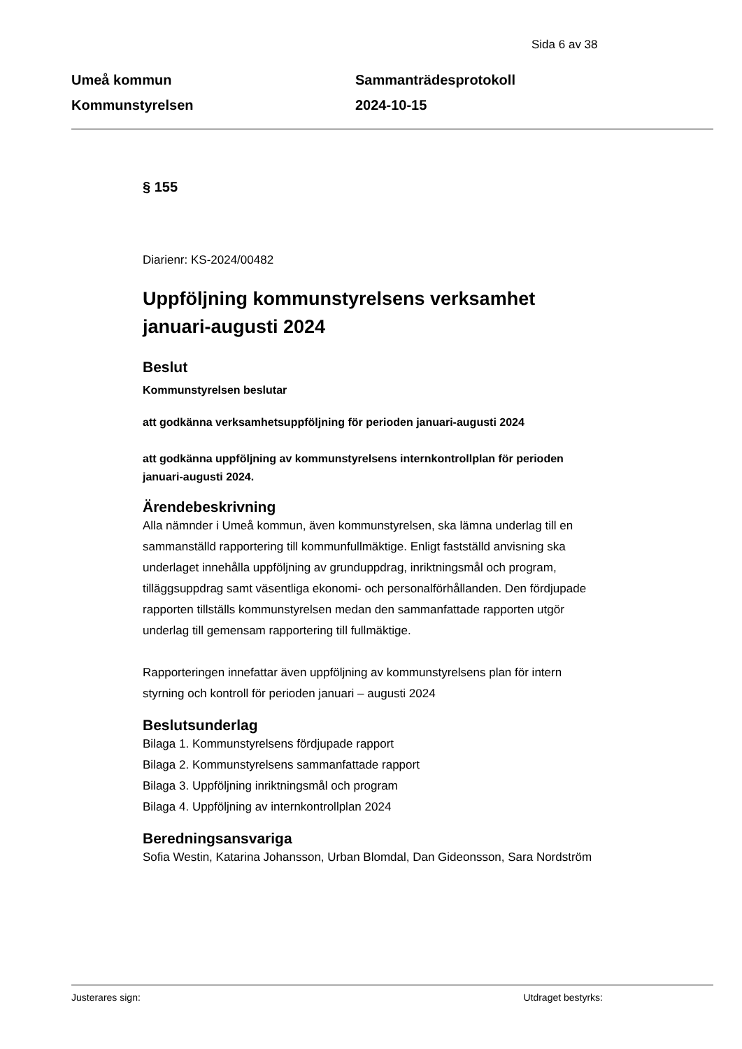Sida 6 av 38
Umeå kommun
Kommunstyrelsen
Sammanträdesprotokoll
2024-10-15
§ 155
Diarienr: KS-2024/00482
Uppföljning kommunstyrelsens verksamhet januari-augusti 2024
Beslut
Kommunstyrelsen beslutar
att godkänna verksamhetsuppföljning för perioden januari-augusti 2024
att godkänna uppföljning av kommunstyrelsens internkontrollplan för perioden januari-augusti 2024.
Ärendebeskrivning
Alla nämnder i Umeå kommun, även kommunstyrelsen, ska lämna underlag till en sammanställd rapportering till kommunfullmäktige. Enligt fastställd anvisning ska underlaget innehålla uppföljning av grunduppdrag, inriktningsmål och program, tilläggsuppdrag samt väsentliga ekonomi- och personalförhållanden. Den fördjupade rapporten tillställs kommunstyrelsen medan den sammanfattade rapporten utgör underlag till gemensam rapportering till fullmäktige.
Rapporteringen innefattar även uppföljning av kommunstyrelsens plan för intern styrning och kontroll för perioden januari – augusti 2024
Beslutsunderlag
Bilaga 1. Kommunstyrelsens fördjupade rapport
Bilaga 2. Kommunstyrelsens sammanfattade rapport
Bilaga 3. Uppföljning inriktningsmål och program
Bilaga 4. Uppföljning av internkontrollplan 2024
Beredningsansvariga
Sofia Westin, Katarina Johansson, Urban Blomdal, Dan Gideonsson, Sara Nordström
Justerares sign: Utdraget bestyrks: